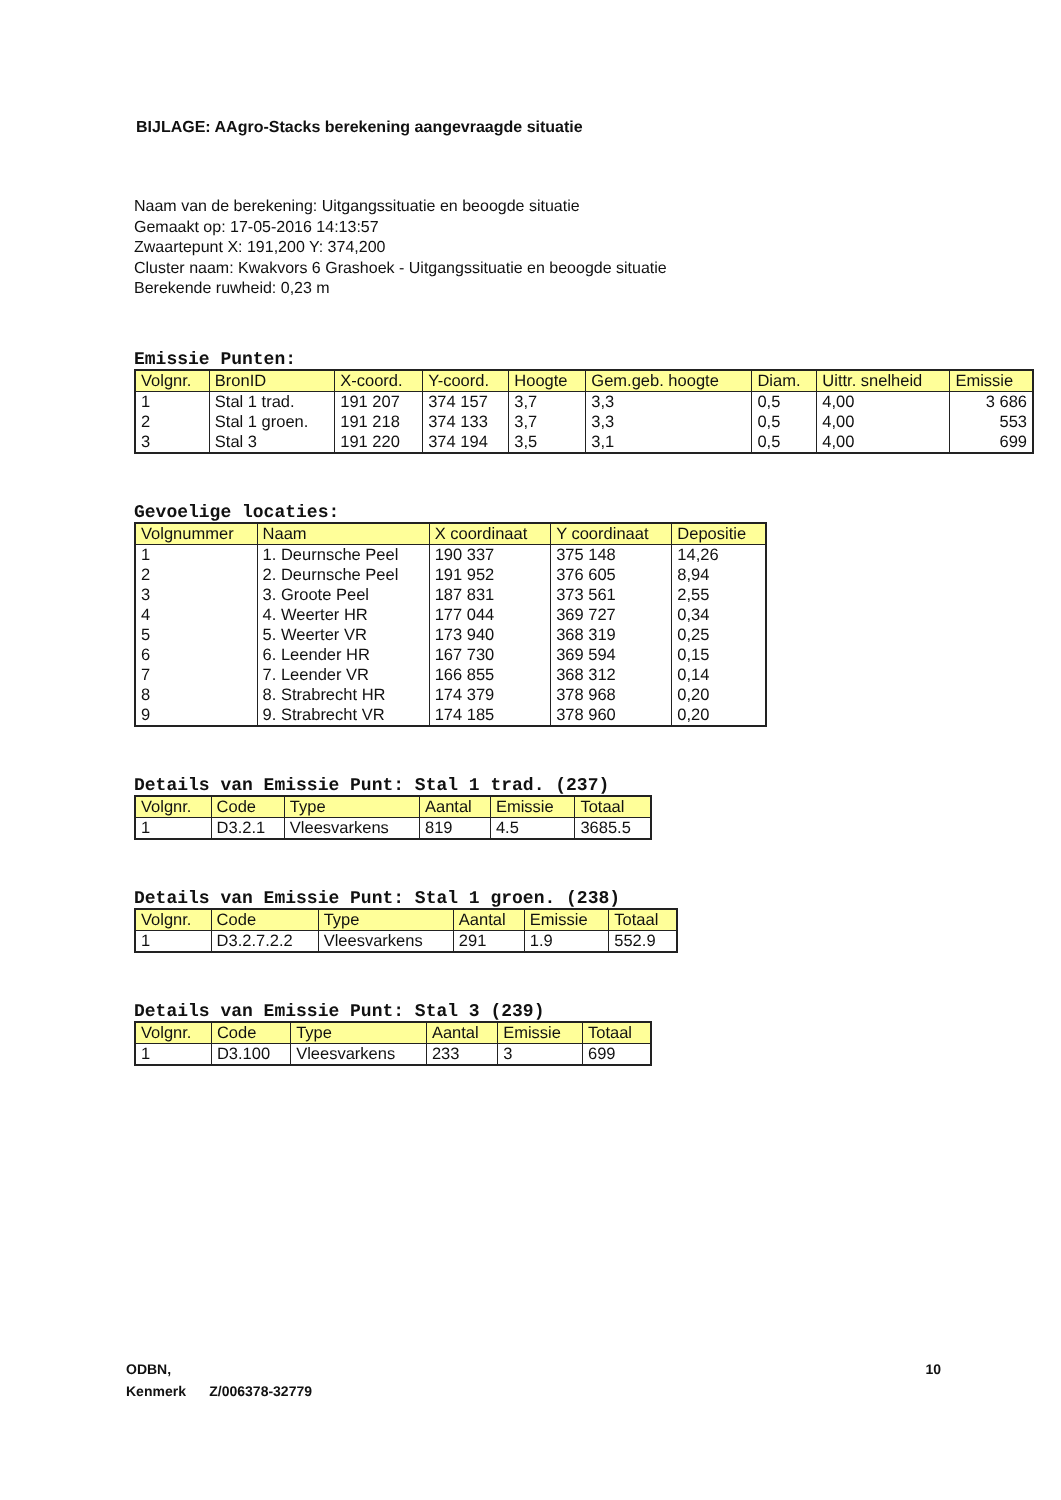BIJLAGE: AAgro-Stacks berekening aangevraagde situatie
Naam van de berekening: Uitgangssituatie en beoogde situatie
Gemaakt op: 17-05-2016 14:13:57
Zwaartepunt X: 191,200 Y: 374,200
Cluster naam: Kwakvors 6 Grashoek - Uitgangssituatie en beoogde situatie
Berekende ruwheid: 0,23 m
Emissie Punten:
| Volgnr. | BronID | X-coord. | Y-coord. | Hoogte | Gem.geb. hoogte | Diam. | Uittr. snelheid | Emissie |
| --- | --- | --- | --- | --- | --- | --- | --- | --- |
| 1 | Stal 1 trad. | 191 207 | 374 157 | 3,7 | 3,3 | 0,5 | 4,00 | 3 686 |
| 2 | Stal 1 groen. | 191 218 | 374 133 | 3,7 | 3,3 | 0,5 | 4,00 | 553 |
| 3 | Stal 3 | 191 220 | 374 194 | 3,5 | 3,1 | 0,5 | 4,00 | 699 |
Gevoelige locaties:
| Volgnummer | Naam | X coordinaat | Y coordinaat | Depositie |
| --- | --- | --- | --- | --- |
| 1 | 1. Deurnsche Peel | 190 337 | 375 148 | 14,26 |
| 2 | 2. Deurnsche Peel | 191 952 | 376 605 | 8,94 |
| 3 | 3. Groote Peel | 187 831 | 373 561 | 2,55 |
| 4 | 4. Weerter HR | 177 044 | 369 727 | 0,34 |
| 5 | 5. Weerter VR | 173 940 | 368 319 | 0,25 |
| 6 | 6. Leender HR | 167 730 | 369 594 | 0,15 |
| 7 | 7. Leender VR | 166 855 | 368 312 | 0,14 |
| 8 | 8. Strabrecht HR | 174 379 | 378 968 | 0,20 |
| 9 | 9. Strabrecht VR | 174 185 | 378 960 | 0,20 |
Details van Emissie Punt: Stal 1 trad. (237)
| Volgnr. | Code | Type | Aantal | Emissie | Totaal |
| --- | --- | --- | --- | --- | --- |
| 1 | D3.2.1 | Vleesvarkens | 819 | 4.5 | 3685.5 |
Details van Emissie Punt: Stal 1 groen. (238)
| Volgnr. | Code | Type | Aantal | Emissie | Totaal |
| --- | --- | --- | --- | --- | --- |
| 1 | D3.2.7.2.2 | Vleesvarkens | 291 | 1.9 | 552.9 |
Details van Emissie Punt: Stal 3 (239)
| Volgnr. | Code | Type | Aantal | Emissie | Totaal |
| --- | --- | --- | --- | --- | --- |
| 1 | D3.100 | Vleesvarkens | 233 | 3 | 699 |
ODBN, 10
Kenmerk Z/006378-32779